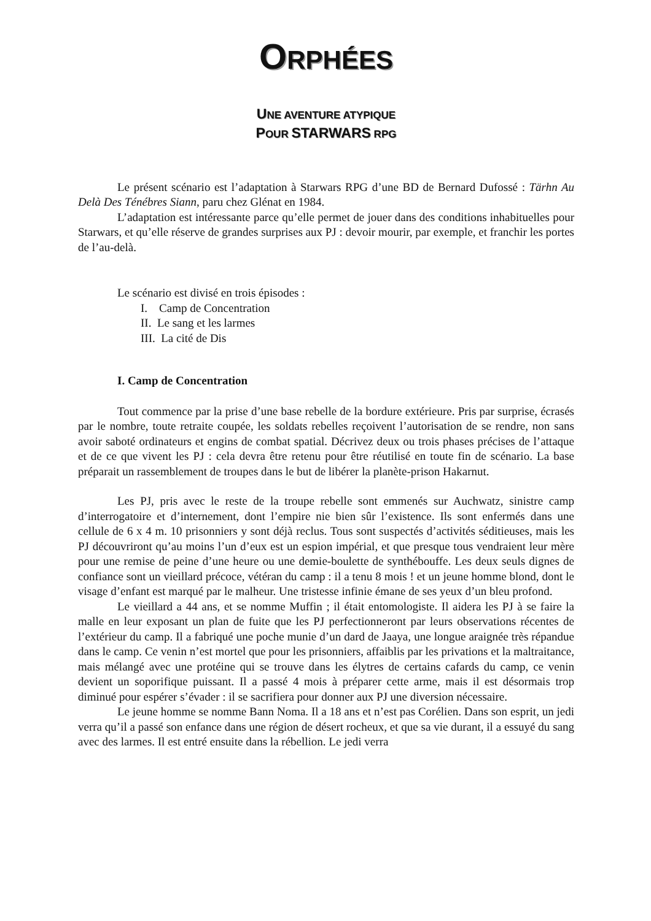ORPHÉES
UNE AVENTURE ATYPIQUE
POUR STARWARS RPG
Le présent scénario est l’adaptation à Starwars RPG d’une BD de Bernard Dufossé : Tärhn Au Delà Des Ténébres Siann, paru chez Glénat en 1984.
L’adaptation est intéressante parce qu’elle permet de jouer dans des conditions inhabituelles pour Starwars, et qu’elle réserve de grandes surprises aux PJ : devoir mourir, par exemple, et franchir les portes de l’au-delà.
Le scénario est divisé en trois épisodes :
I. Camp de Concentration
II. Le sang et les larmes
III. La cité de Dis
I. Camp de Concentration
Tout commence par la prise d’une base rebelle de la bordure extérieure. Pris par surprise, écrasés par le nombre, toute retraite coupée, les soldats rebelles reçoivent l’autorisation de se rendre, non sans avoir saboté ordinateurs et engins de combat spatial. Décrivez deux ou trois phases précises de l’attaque et de ce que vivent les PJ : cela devra être retenu pour être réutilisé en toute fin de scénario. La base préparait un rassemblement de troupes dans le but de libérer la planète-prison Hakarnut.
Les PJ, pris avec le reste de la troupe rebelle sont emmenés sur Auchwatz, sinistre camp d’interrogatoire et d’internement, dont l’empire nie bien sûr l’existence. Ils sont enfermés dans une cellule de 6 x 4 m. 10 prisonniers y sont déjà reclus. Tous sont suspectés d’activités séditieuses, mais les PJ découvriront qu’au moins l’un d’eux est un espion impérial, et que presque tous vendraient leur mère pour une remise de peine d’une heure ou une demie-boulette de synthébouffe. Les deux seuls dignes de confiance sont un vieillard précoce, vétéran du camp : il a tenu 8 mois ! et un jeune homme blond, dont le visage d’enfant est marqué par le malheur. Une tristesse infinie émane de ses yeux d’un bleu profond.
Le vieillard a 44 ans, et se nomme Muffin ; il était entomologiste. Il aidera les PJ à se faire la malle en leur exposant un plan de fuite que les PJ perfectionneront par leurs observations récentes de l’extérieur du camp. Il a fabriqué une poche munie d’un dard de Jaaya, une longue araignée très répandue dans le camp. Ce venin n’est mortel que pour les prisonniers, affaiblis par les privations et la maltraitance, mais mélangé avec une protéine qui se trouve dans les élytres de certains cafards du camp, ce venin devient un soporifique puissant. Il a passé 4 mois à préparer cette arme, mais il est désormais trop diminué pour espérer s’évader : il se sacrifiera pour donner aux PJ une diversion nécessaire.
Le jeune homme se nomme Bann Noma. Il a 18 ans et n’est pas Corélien. Dans son esprit, un jedi verra qu’il a passé son enfance dans une région de désert rocheux, et que sa vie durant, il a essuyé du sang avec des larmes. Il est entré ensuite dans la rébellion. Le jedi verra